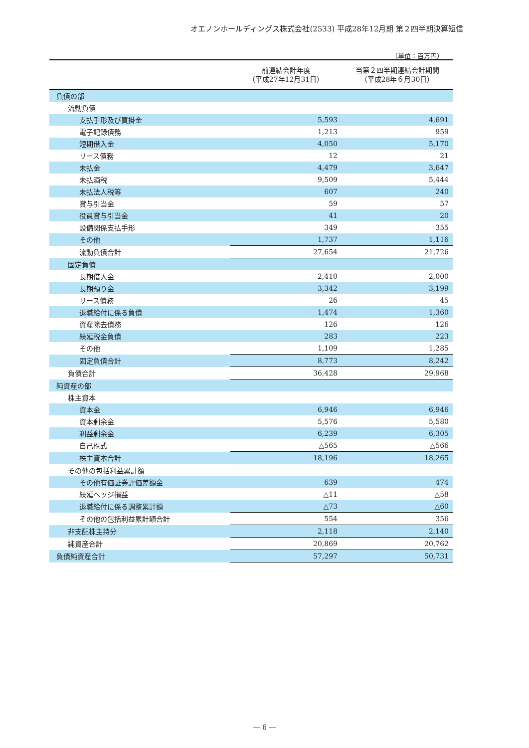オエノンホールディングス株式会社(2533) 平成28年12月期 第２四半期決算短信
（単位：百万円）
| | 前連結会計年度 （平成27年12月31日） | 当第２四半期連結会計期間 （平成28年６月30日） |
| --- | --- | --- |
| 負債の部 | | |
| 流動負債 | | |
| 支払手形及び買掛金 | 5,593 | 4,691 |
| 電子記録債務 | 1,213 | 959 |
| 短期借入金 | 4,050 | 5,170 |
| リース債務 | 12 | 21 |
| 未払金 | 4,479 | 3,647 |
| 未払酒税 | 9,509 | 5,444 |
| 未払法人税等 | 607 | 240 |
| 賞与引当金 | 59 | 57 |
| 役員賞与引当金 | 41 | 20 |
| 設備関係支払手形 | 349 | 355 |
| その他 | 1,737 | 1,116 |
| 流動負債合計 | 27,654 | 21,726 |
| 固定負債 | | |
| 長期借入金 | 2,410 | 2,000 |
| 長期預り金 | 3,342 | 3,199 |
| リース債務 | 26 | 45 |
| 退職給付に係る負債 | 1,474 | 1,360 |
| 資産除去債務 | 126 | 126 |
| 繰延税金負債 | 283 | 223 |
| その他 | 1,109 | 1,285 |
| 固定負債合計 | 8,773 | 8,242 |
| 負債合計 | 36,428 | 29,968 |
| 純資産の部 | | |
| 株主資本 | | |
| 資本金 | 6,946 | 6,946 |
| 資本剰余金 | 5,576 | 5,580 |
| 利益剰余金 | 6,239 | 6,305 |
| 自己株式 | △565 | △566 |
| 株主資本合計 | 18,196 | 18,265 |
| その他の包括利益累計額 | | |
| その他有価証券評価差額金 | 639 | 474 |
| 繰延ヘッジ損益 | △11 | △58 |
| 退職給付に係る調整累計額 | △73 | △60 |
| その他の包括利益累計額合計 | 554 | 356 |
| 非支配株主持分 | 2,118 | 2,140 |
| 純資産合計 | 20,869 | 20,762 |
| 負債純資産合計 | 57,297 | 50,731 |
― 6 ―